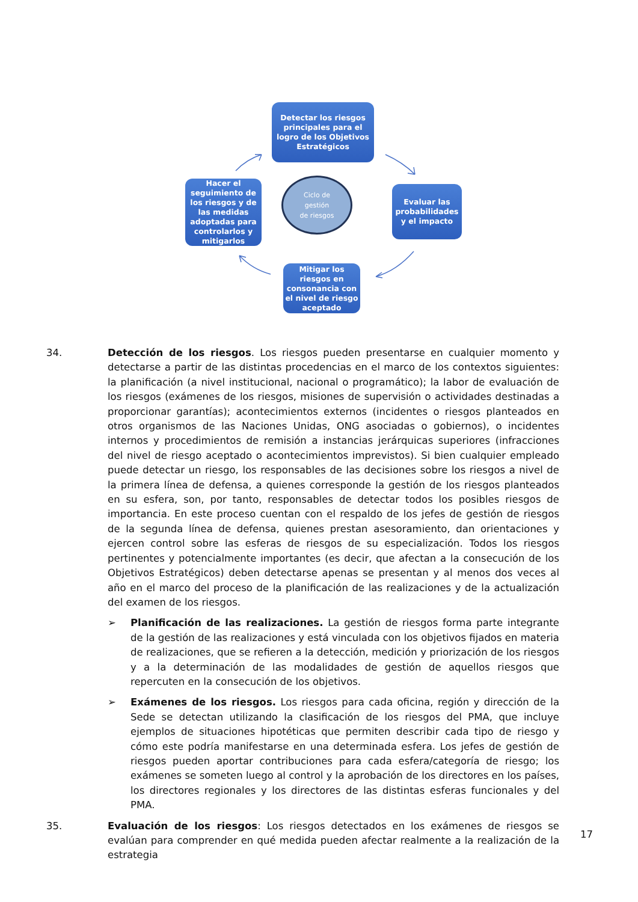Detectar los riesgos principales para el logro de los Objetivos Estratégicos
Evaluar las probabilidades y el impacto
Mitigar los riesgos en consonancia con el nivel de riesgo aceptado
Hacer el seguimiento de los riesgos y de las medidas adoptadas para controlarlos y mitigarlos
Ciclo de
gestión
de riesgos
34. Detección de los riesgos. Los riesgos pueden presentarse en cualquier momento y detectarse a partir de las distintas procedencias en el marco de los contextos siguientes: la planificación (a nivel institucional, nacional o programático); la labor de evaluación de los riesgos (exámenes de los riesgos, misiones de supervisión o actividades destinadas a proporcionar garantías); acontecimientos externos (incidentes o riesgos planteados en otros organismos de las Naciones Unidas, ONG asociadas o gobiernos), o incidentes internos y procedimientos de remisión a instancias jerárquicas superiores (infracciones del nivel de riesgo aceptado o acontecimientos imprevistos). Si bien cualquier empleado puede detectar un riesgo, los responsables de las decisiones sobre los riesgos a nivel de la primera línea de defensa, a quienes corresponde la gestión de los riesgos planteados en su esfera, son, por tanto, responsables de detectar todos los posibles riesgos de importancia. En este proceso cuentan con el respaldo de los jefes de gestión de riesgos de la segunda línea de defensa, quienes prestan asesoramiento, dan orientaciones y ejercen control sobre las esferas de riesgos de su especialización. Todos los riesgos pertinentes y potencialmente importantes (es decir, que afectan a la consecución de los Objetivos Estratégicos) deben detectarse apenas se presentan y al menos dos veces al año en el marco del proceso de la planificación de las realizaciones y de la actualización del examen de los riesgos.
➢ Planificación de las realizaciones. La gestión de riesgos forma parte integrante de la gestión de las realizaciones y está vinculada con los objetivos fijados en materia de realizaciones, que se refieren a la detección, medición y priorización de los riesgos y a la determinación de las modalidades de gestión de aquellos riesgos que repercuten en la consecución de los objetivos.
➢ Exámenes de los riesgos. Los riesgos para cada oficina, región y dirección de la Sede se detectan utilizando la clasificación de los riesgos del PMA, que incluye ejemplos de situaciones hipotéticas que permiten describir cada tipo de riesgo y cómo este podría manifestarse en una determinada esfera. Los jefes de gestión de riesgos pueden aportar contribuciones para cada esfera/categoría de riesgo; los exámenes se someten luego al control y la aprobación de los directores en los países, los directores regionales y los directores de las distintas esferas funcionales y del PMA.
35. Evaluación de los riesgos: Los riesgos detectados en los exámenes de riesgos se evalúan para comprender en qué medida pueden afectar realmente a la realización de la estrategia
17